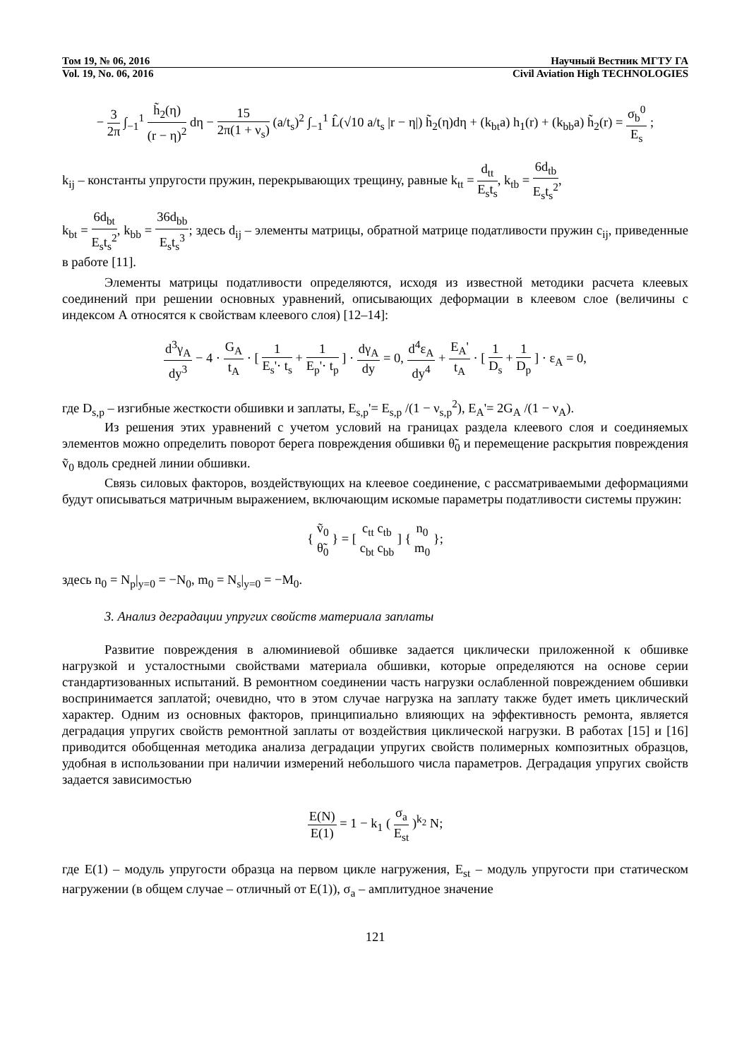Том 19, № 06, 2016 Научный Вестник МГТУ ГА
Vol. 19, No. 06, 2016 Civil Aviation High TECHNOLOGIES
− 3 2π ∫<sub>−1</sub><sup>1</sup> h̃<sub>2</sub>(η) (r − η)<sup>2</sup> dη − 15 2π(1 + ν<sub>s</sub>) (a/t<sub>s</sub>)<sup>2</sup> ∫<sub>−1</sub><sup>1</sup> L̂(√10 a/t<sub>s</sub> |r − η|) h̃<sub>2</sub>(η)dη + (k<sub>bt</sub>a) h<sub>1</sub>(r) + (k<sub>bb</sub>a) h̃<sub>2</sub>(r) = σ<sub>b</sub><sup>0</sup> E<sub>s</sub> ;
k<sub>ij</sub> – константы упругости пружин, перекрывающих трещину, равные k<sub>tt</sub> = d<sub>tt</sub> E<sub>s</sub>t<sub>s</sub>, k<sub>tb</sub> = 6d<sub>tb</sub> E<sub>s</sub>t<sub>s</sub><sup>2</sup>,
k<sub>bt</sub> = 6d<sub>bt</sub> E<sub>s</sub>t<sub>s</sub><sup>2</sup>, k<sub>bb</sub> = 36d<sub>bb</sub> E<sub>s</sub>t<sub>s</sub><sup>3</sup>; здесь d<sub>ij</sub> – элементы матрицы, обратной матрице податливости пружин c<sub>ij</sub>, приведенные в работе [11].
Элементы матрицы податливости определяются, исходя из известной методики расчета клеевых соединений при решении основных уравнений, описывающих деформации в клеевом слое (величины с индексом А относятся к свойствам клеевого слоя) [12–14]:
d<sup>3</sup>γ<sub>A</sub> dy<sup>3</sup> − 4 · G<sub>A</sub> t<sub>A</sub> · [ 1 E<sub>s</sub>'· t<sub>s</sub> + 1 E<sub>p</sub>'· t<sub>p</sub> ] · dγ<sub>A</sub> dy = 0, d<sup>4</sup>ε<sub>A</sub> dy<sup>4</sup> + E<sub>A</sub>' t<sub>A</sub> · [ 1 D<sub>s</sub> + 1 D<sub>p</sub> ] · ε<sub>A</sub> = 0,
где D<sub>s,p</sub> – изгибные жесткости обшивки и заплаты, E<sub>s,p</sub>'= E<sub>s,p</sub> /(1 − ν<sub>s,p</sub><sup>2</sup>), E<sub>A</sub>'= 2G<sub>A</sub> /(1 − ν<sub>A</sub>).
Из решения этих уравнений с учетом условий на границах раздела клеевого слоя и соединяемых элементов можно определить поворот берега повреждения обшивки θ̃<sub>0</sub> и перемещение раскрытия повреждения ṽ<sub>0</sub> вдоль средней линии обшивки.
Связь силовых факторов, воздействующих на клеевое соединение, с рассматриваемыми деформациями будут описываться матричным выражением, включающим искомые параметры податливости системы пружин:
{ ṽ<sub>0</sub> θ̃<sub>0</sub> } = [ c<sub>tt</sub> c<sub>tb</sub> c<sub>bt</sub> c<sub>bb</sub> ] { n<sub>0</sub> m<sub>0</sub> };
здесь n<sub>0</sub> = N<sub>p</sub>|<sub>y=0</sub> = −N<sub>0</sub>, m<sub>0</sub> = N<sub>s</sub>|<sub>y=0</sub> = −M<sub>0</sub>.
3. Анализ деградации упругих свойств материала заплаты
Развитие повреждения в алюминиевой обшивке задается циклически приложенной к обшивке нагрузкой и усталостными свойствами материала обшивки, которые определяются на основе серии стандартизованных испытаний. В ремонтном соединении часть нагрузки ослабленной повреждением обшивки воспринимается заплатой; очевидно, что в этом случае нагрузка на заплату также будет иметь циклический характер. Одним из основных факторов, принципиально влияющих на эффективность ремонта, является деградация упругих свойств ремонтной заплаты от воздействия циклической нагрузки. В работах [15] и [16] приводится обобщенная методика анализа деградации упругих свойств полимерных композитных образцов, удобная в использовании при наличии измерений небольшого числа параметров. Деградация упругих свойств задается зависимостью
E(N) E(1) = 1 − k<sub>1</sub> ( σ<sub>a</sub> E<sub>st</sub> )<sup>k<sub>2</sub></sup> N;
где E(1) – модуль упругости образца на первом цикле нагружения, E<sub>st</sub> – модуль упругости при статическом нагружении (в общем случае – отличный от E(1)), σ<sub>a</sub> – амплитудное значение
121